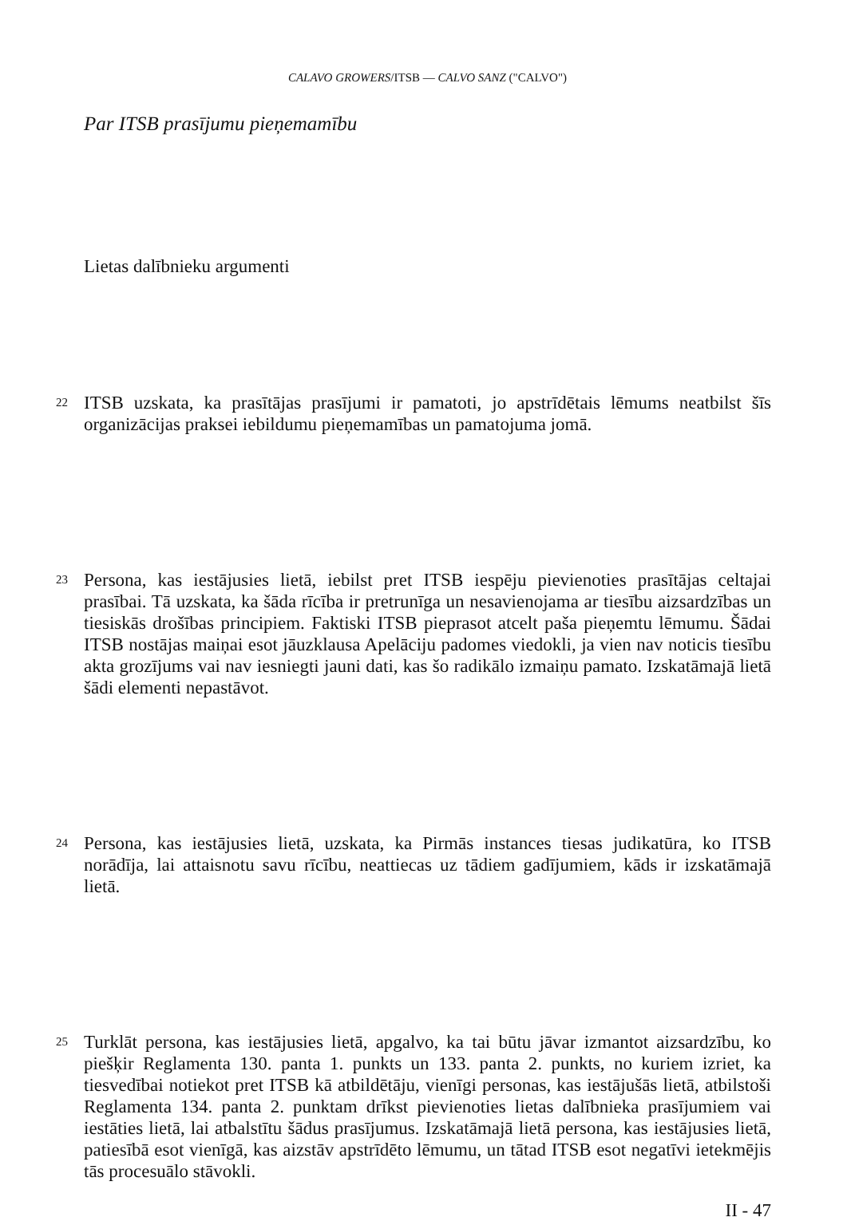CALAVO GROWERS/ITSB — CALVO SANZ ("CALVO")
Par ITSB prasījumu pieņemamību
Lietas dalībnieku argumenti
22 ITSB uzskata, ka prasītājas prasījumi ir pamatoti, jo apstrīdētais lēmums neatbilst šīs organizācijas praksei iebildumu pieņemamības un pamatojuma jomā.
23 Persona, kas iestājusies lietā, iebilst pret ITSB iespēju pievienoties prasītājas celtajai prasībai. Tā uzskata, ka šāda rīcība ir pretrunīga un nesavienojama ar tiesību aizsardzības un tiesiskās drošības principiem. Faktiski ITSB pieprasot atcelt paša pieņemtu lēmumu. Šādai ITSB nostājas maiņai esot jāuzklausa Apelāciju padomes viedokli, ja vien nav noticis tiesību akta grozījums vai nav iesniegti jauni dati, kas šo radikālo izmaiņu pamato. Izskatāmajā lietā šādi elementi nepastāvot.
24 Persona, kas iestājusies lietā, uzskata, ka Pirmās instances tiesas judikatūra, ko ITSB norādīja, lai attaisnotu savu rīcību, neattiecas uz tādiem gadījumiem, kāds ir izskatāmajā lietā.
25 Turklāt persona, kas iestājusies lietā, apgalvo, ka tai būtu jāvar izmantot aizsardzību, ko piešķir Reglamenta 130. panta 1. punkts un 133. panta 2. punkts, no kuriem izriet, ka tiesvedībai notiekot pret ITSB kā atbildētāju, vienīgi personas, kas iestājušās lietā, atbilstoši Reglamenta 134. panta 2. punktam drīkst pievienoties lietas dalībnieka prasījumiem vai iestāties lietā, lai atbalstītu šādus prasījumus. Izskatāmajā lietā persona, kas iestājusies lietā, patiesībā esot vienīgā, kas aizstāv apstrīdēto lēmumu, un tātad ITSB esot negatīvi ietekmējis tās procesuālo stāvokli.
II - 47